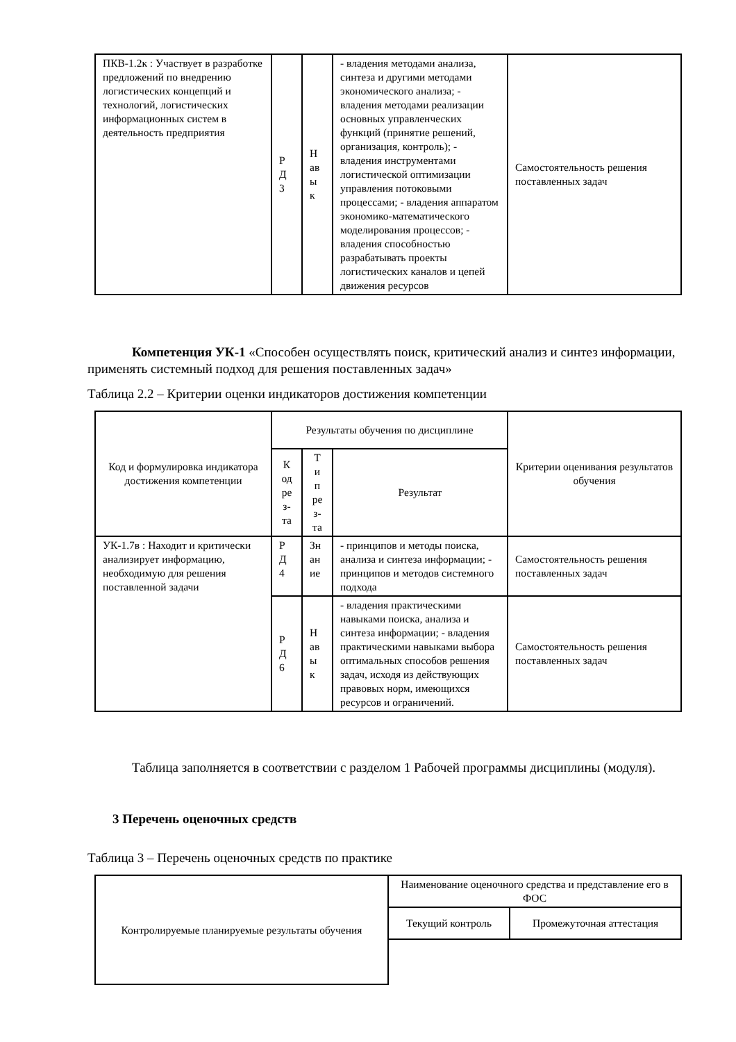| ПКВ-1.2к : Участвует в разработке предложений по внедрению логистических концепций и технологий, логистических информационных систем в деятельность предприятия | Р Д 3 | Н ав ы к | - владения методами анализа, синтеза и другими методами экономического анализа; - владения методами реализации основных управленческих функций (принятие решений, организация, контроль); - владения инструментами логистической оптимизации управления потоковыми процессами; - владения аппаратом экономико-математического моделирования процессов; - владения способностью разрабатывать проекты логистических каналов и цепей движения ресурсов | Самостоятельность решения поставленных задач |
Компетенция УК-1 «Способен осуществлять поиск, критический анализ и синтез информации, применять системный подход для решения поставленных задач»
Таблица 2.2 – Критерии оценки индикаторов достижения компетенции
| Код и формулировка индикатора достижения компетенции | Результаты обучения по дисциплине | | | Критерии оценивания результатов обучения |
| --- | --- | --- | --- | --- |
| | К од ре з- та | Т и п ре з- та | Результат | |
| УК-1.7в : Находит и критически анализирует информацию, необходимую для решения поставленной задачи | Р Д 4 | Зн ан ие | - принципов и методы поиска, анализа и синтеза информации; - принципов и методов системного подхода | Самостоятельность решения поставленных задач |
| | Р Д 6 | Н ав ы к | - владения практическими навыками поиска, анализа и синтеза информации; - владения практическими навыками выбора оптимальных способов решения задач, исходя из действующих правовых норм, имеющихся ресурсов и ограничений. | Самостоятельность решения поставленных задач |
Таблица заполняется в соответствии с разделом 1 Рабочей программы дисциплины (модуля).
3 Перечень оценочных средств
Таблица 3 – Перечень оценочных средств по практике
| Контролируемые планируемые результаты обучения | Наименование оценочного средства и представление его в ФОС | |
| | Текущий контроль | Промежуточная аттестация |